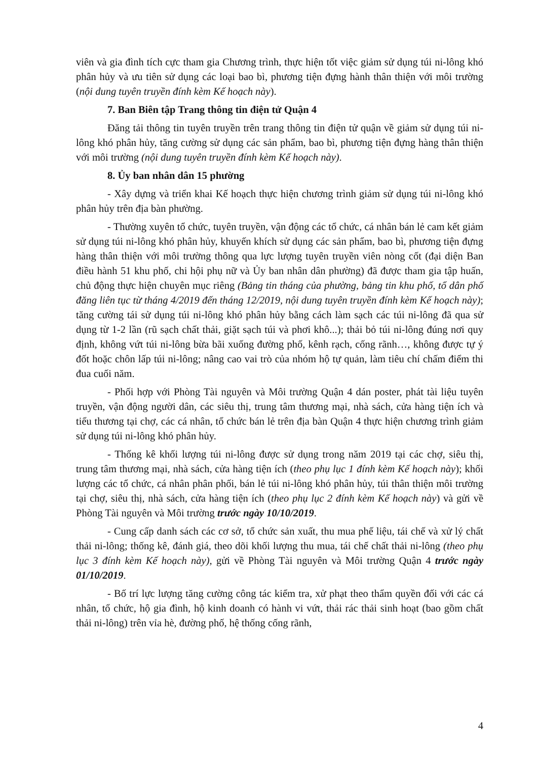viên và gia đình tích cực tham gia Chương trình, thực hiện tốt việc giảm sử dụng túi ni-lông khó phân hủy và ưu tiên sử dụng các loại bao bì, phương tiện đựng hành thân thiện với môi trường (nội dung tuyên truyền đính kèm Kế hoạch này).
7. Ban Biên tập Trang thông tin điện tử Quận 4
Đăng tải thông tin tuyên truyền trên trang thông tin điện tử quận về giảm sử dụng túi ni-lông khó phân hủy, tăng cường sử dụng các sản phẩm, bao bì, phương tiện đựng hàng thân thiện với môi trường (nội dung tuyên truyền đính kèm Kế hoạch này).
8. Ủy ban nhân dân 15 phường
- Xây dựng và triển khai Kế hoạch thực hiện chương trình giảm sử dụng túi ni-lông khó phân hủy trên địa bàn phường.
- Thường xuyên tổ chức, tuyên truyền, vận động các tổ chức, cá nhân bán lẻ cam kết giảm sử dụng túi ni-lông khó phân hủy, khuyến khích sử dụng các sản phẩm, bao bì, phương tiện đựng hàng thân thiện với môi trường thông qua lực lượng tuyên truyền viên nòng cốt (đại diện Ban điều hành 51 khu phố, chi hội phụ nữ và Ủy ban nhân dân phường) đã được tham gia tập huấn, chủ động thực hiện chuyên mục riêng (Bảng tin tháng của phường, bảng tin khu phố, tổ dân phố đăng liên tục từ tháng 4/2019 đến tháng 12/2019, nội dung tuyên truyền đính kèm Kế hoạch này); tăng cường tái sử dụng túi ni-lông khó phân hủy bằng cách làm sạch các túi ni-lông đã qua sử dụng từ 1-2 lần (rũ sạch chất thải, giặt sạch túi và phơi khô...); thải bỏ túi ni-lông đúng nơi quy định, không vứt túi ni-lông bừa bãi xuống đường phố, kênh rạch, cống rãnh…, không được tự ý đốt hoặc chôn lấp túi ni-lông; nâng cao vai trò của nhóm hộ tự quản, làm tiêu chí chấm điểm thi đua cuối năm.
- Phối hợp với Phòng Tài nguyên và Môi trường Quận 4 dán poster, phát tài liệu tuyên truyền, vận động người dân, các siêu thị, trung tâm thương mại, nhà sách, cửa hàng tiện ích và tiểu thương tại chợ, các cá nhân, tổ chức bán lẻ trên địa bàn Quận 4 thực hiện chương trình giảm sử dụng túi ni-lông khó phân hủy.
- Thống kê khối lượng túi ni-lông được sử dụng trong năm 2019 tại các chợ, siêu thị, trung tâm thương mại, nhà sách, cửa hàng tiện ích (theo phụ lục 1 đính kèm Kế hoạch này); khối lượng các tổ chức, cá nhân phân phối, bán lẻ túi ni-lông khó phân hủy, túi thân thiện môi trường tại chợ, siêu thị, nhà sách, cửa hàng tiện ích (theo phụ lục 2 đính kèm Kế hoạch này) và gửi về Phòng Tài nguyên và Môi trường trước ngày 10/10/2019.
- Cung cấp danh sách các cơ sở, tổ chức sản xuất, thu mua phế liệu, tái chế và xử lý chất thải ni-lông; thống kê, đánh giá, theo dõi khối lượng thu mua, tái chế chất thải ni-lông (theo phụ lục 3 đính kèm Kế hoạch này), gửi về Phòng Tài nguyên và Môi trường Quận 4 trước ngày 01/10/2019.
- Bố trí lực lượng tăng cường công tác kiểm tra, xử phạt theo thẩm quyền đối với các cá nhân, tổ chức, hộ gia đình, hộ kinh doanh có hành vi vứt, thải rác thải sinh hoạt (bao gồm chất thải ni-lông) trên vỉa hè, đường phố, hệ thống cống rãnh,
4